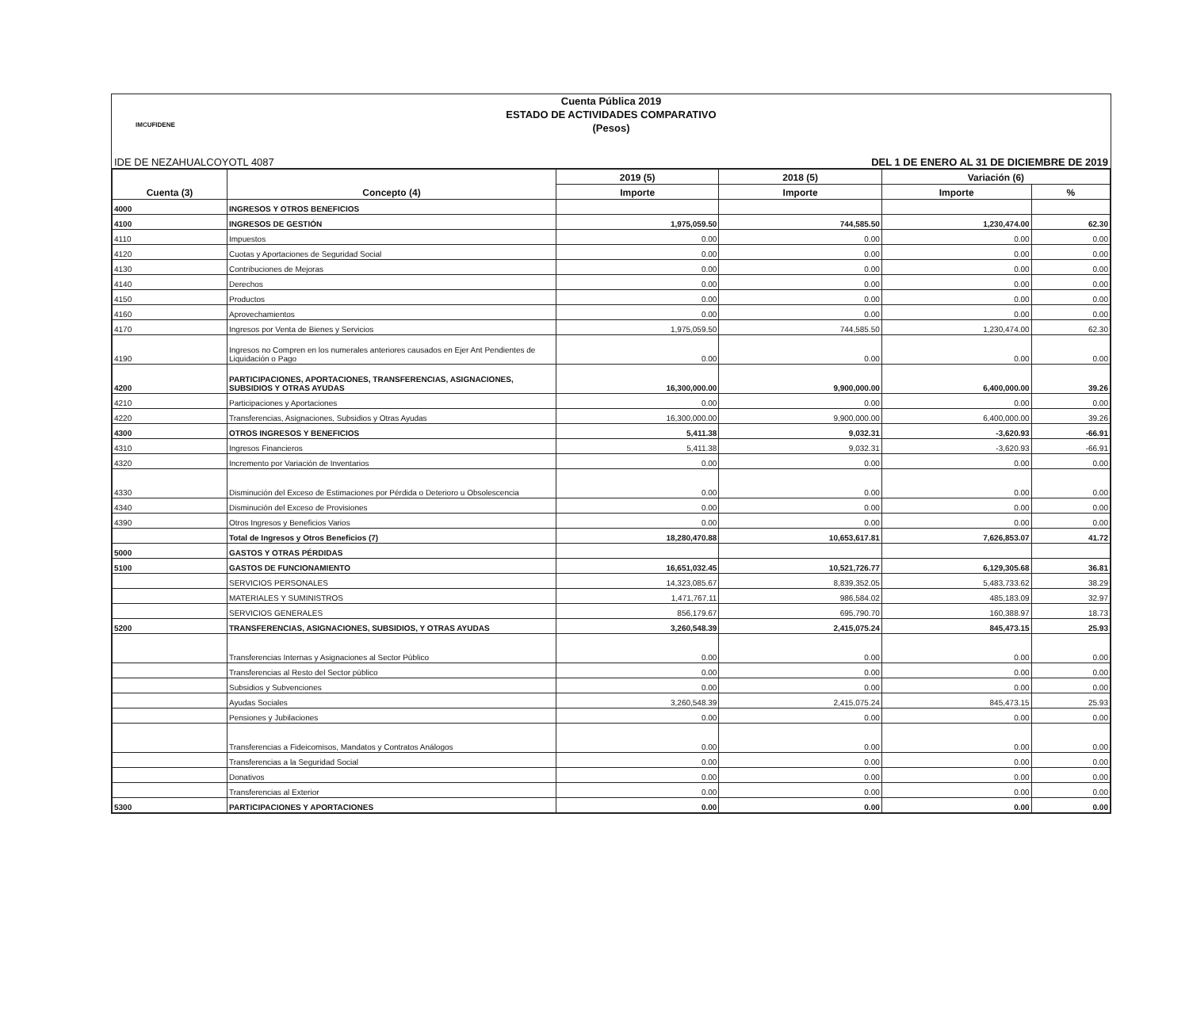IMCUFIDENE
Cuenta Pública 2019
ESTADO DE ACTIVIDADES COMPARATIVO
(Pesos)
IDE DE NEZAHUALCOYOTL 4087 DEL 1 DE ENERO AL 31 DE DICIEMBRE DE 2019
| Cuenta (3) | Concepto (4) | 2019 (5) | 2018 (5) | Variación (6) | |
| --- | --- | --- | --- | --- | --- |
| | | Importe | Importe | Importe | % |
| 4000 | INGRESOS Y OTROS BENEFICIOS | | | | |
| 4100 | INGRESOS DE GESTIÓN | 1,975,059.50 | 744,585.50 | 1,230,474.00 | 62.30 |
| 4110 | Impuestos | 0.00 | 0.00 | 0.00 | 0.00 |
| 4120 | Cuotas y Aportaciones de Seguridad Social | 0.00 | 0.00 | 0.00 | 0.00 |
| 4130 | Contribuciones de Mejoras | 0.00 | 0.00 | 0.00 | 0.00 |
| 4140 | Derechos | 0.00 | 0.00 | 0.00 | 0.00 |
| 4150 | Productos | 0.00 | 0.00 | 0.00 | 0.00 |
| 4160 | Aprovechamientos | 0.00 | 0.00 | 0.00 | 0.00 |
| 4170 | Ingresos por Venta de Bienes y Servicios | 1,975,059.50 | 744,585.50 | 1,230,474.00 | 62.30 |
| 4190 | Ingresos no Compren en los numerales anteriores causados en Ejer Ant Pendientes de Liquidación o Pago | 0.00 | 0.00 | 0.00 | 0.00 |
| 4200 | PARTICIPACIONES, APORTACIONES, TRANSFERENCIAS, ASIGNACIONES, SUBSIDIOS Y OTRAS AYUDAS | 16,300,000.00 | 9,900,000.00 | 6,400,000.00 | 39.26 |
| 4210 | Participaciones y Aportaciones | 0.00 | 0.00 | 0.00 | 0.00 |
| 4220 | Transferencias, Asignaciones, Subsidios y Otras Ayudas | 16,300,000.00 | 9,900,000.00 | 6,400,000.00 | 39.26 |
| 4300 | OTROS INGRESOS Y BENEFICIOS | 5,411.38 | 9,032.31 | -3,620.93 | -66.91 |
| 4310 | Ingresos Financieros | 5,411.38 | 9,032.31 | -3,620.93 | -66.91 |
| 4320 | Incremento por Variación de Inventarios | 0.00 | 0.00 | 0.00 | 0.00 |
| 4330 | Disminución del Exceso de Estimaciones por Pérdida o Deterioro u Obsolescencia | 0.00 | 0.00 | 0.00 | 0.00 |
| 4340 | Disminución del Exceso de Provisiones | 0.00 | 0.00 | 0.00 | 0.00 |
| 4390 | Otros Ingresos y Beneficios Varios | 0.00 | 0.00 | 0.00 | 0.00 |
| | Total de Ingresos y Otros Beneficios (7) | 18,280,470.88 | 10,653,617.81 | 7,626,853.07 | 41.72 |
| 5000 | GASTOS Y OTRAS PÉRDIDAS | | | | |
| 5100 | GASTOS DE FUNCIONAMIENTO | 16,651,032.45 | 10,521,726.77 | 6,129,305.68 | 36.81 |
| | SERVICIOS PERSONALES | 14,323,085.67 | 8,839,352.05 | 5,483,733.62 | 38.29 |
| | MATERIALES Y SUMINISTROS | 1,471,767.11 | 986,584.02 | 485,183.09 | 32.97 |
| | SERVICIOS GENERALES | 856,179.67 | 695,790.70 | 160,388.97 | 18.73 |
| 5200 | TRANSFERENCIAS, ASIGNACIONES, SUBSIDIOS, Y OTRAS AYUDAS | 3,260,548.39 | 2,415,075.24 | 845,473.15 | 25.93 |
| | Transferencias Internas y Asignaciones al Sector Público | 0.00 | 0.00 | 0.00 | 0.00 |
| | Transferencias al Resto del Sector público | 0.00 | 0.00 | 0.00 | 0.00 |
| | Subsidios y Subvenciones | 0.00 | 0.00 | 0.00 | 0.00 |
| | Ayudas Sociales | 3,260,548.39 | 2,415,075.24 | 845,473.15 | 25.93 |
| | Pensiones y Jubilaciones | 0.00 | 0.00 | 0.00 | 0.00 |
| | Transferencias a Fideicomisos, Mandatos y Contratos Análogos | 0.00 | 0.00 | 0.00 | 0.00 |
| | Transferencias a la Seguridad Social | 0.00 | 0.00 | 0.00 | 0.00 |
| | Donativos | 0.00 | 0.00 | 0.00 | 0.00 |
| | Transferencias al Exterior | 0.00 | 0.00 | 0.00 | 0.00 |
| 5300 | PARTICIPACIONES Y APORTACIONES | 0.00 | 0.00 | 0.00 | 0.00 |